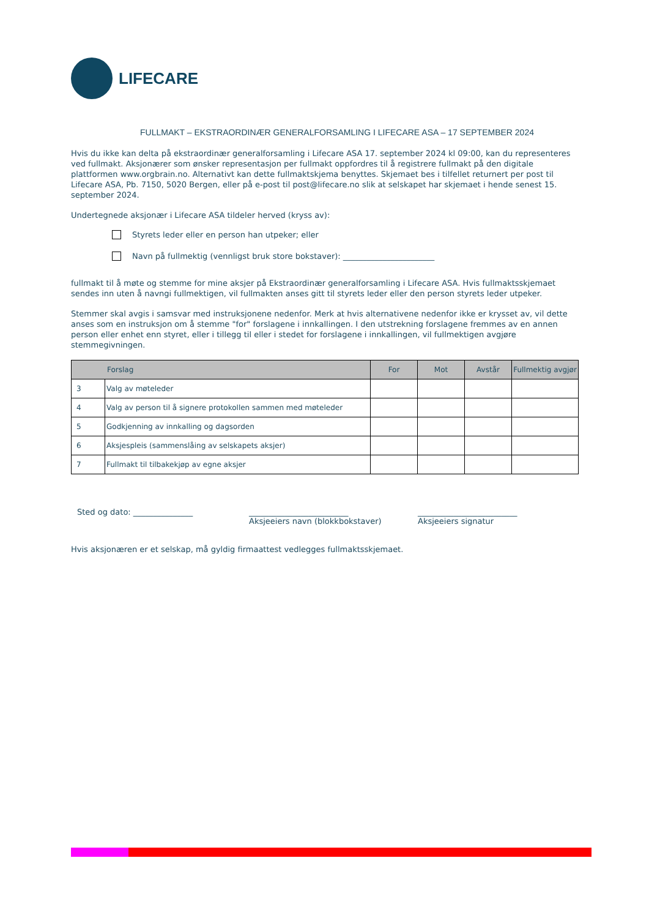LIFECARE
FULLMAKT – EKSTRAORDINÆR GENERALFORSAMLING I LIFECARE ASA – 17 SEPTEMBER 2024
Hvis du ikke kan delta på ekstraordinær generalforsamling i Lifecare ASA 17. september 2024 kl 09:00, kan du representeres ved fullmakt. Aksjonærer som ønsker representasjon per fullmakt oppfordres til å registrere fullmakt på den digitale plattformen www.orgbrain.no. Alternativt kan dette fullmaktskjema benyttes. Skjemaet bes i tilfellet returnert per post til Lifecare ASA, Pb. 7150, 5020 Bergen, eller på e-post til post@lifecare.no slik at selskapet har skjemaet i hende senest 15. september 2024.
Undertegnede aksjonær i Lifecare ASA tildeler herved (kryss av):
Styrets leder eller en person han utpeker; eller
Navn på fullmektig (vennligst bruk store bokstaver): _______________________
fullmakt til å møte og stemme for mine aksjer på Ekstraordinær generalforsamling i Lifecare ASA. Hvis fullmaktsskjemaet sendes inn uten å navngi fullmektigen, vil fullmakten anses gitt til styrets leder eller den person styrets leder utpeker.
Stemmer skal avgis i samsvar med instruksjonene nedenfor. Merk at hvis alternativene nedenfor ikke er krysset av, vil dette anses som en instruksjon om å stemme "for" forslagene i innkallingen. I den utstrekning forslagene fremmes av en annen person eller enhet enn styret, eller i tillegg til eller i stedet for forslagene i innkallingen, vil fullmektigen avgjøre stemmegivningen.
| Forslag | | For | Mot | Avstår | Fullmektig avgjør |
| --- | --- | --- | --- | --- | --- |
| 3 | Valg av møteleder | | | | |
| 4 | Valg av person til å signere protokollen sammen med møteleder | | | | |
| 5 | Godkjenning av innkalling og dagsorden | | | | |
| 6 | Aksjespleis (sammenslåing av selskapets aksjer) | | | | |
| 7 | Fullmakt til tilbakekjøp av egne aksjer | | | | |
Sted og dato: _______________ _________________________
Aksjeeiers navn (blokkbokstaver)
_________________________
Aksjeeiers signatur
Hvis aksjonæren er et selskap, må gyldig firmaattest vedlegges fullmaktsskjemaet.